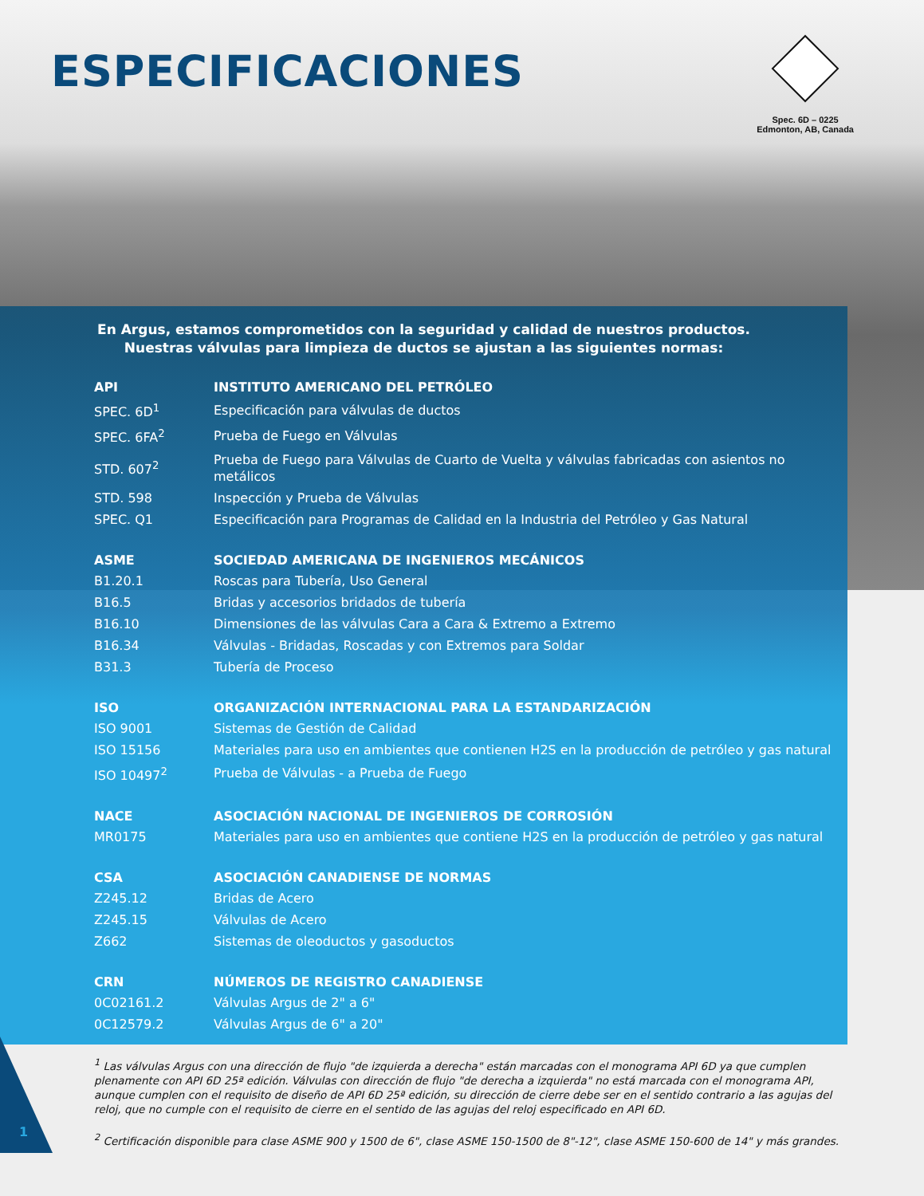ESPECIFICACIONES
Spec. 6D – 0225
Edmonton, AB, Canada
En Argus, estamos comprometidos con la seguridad y calidad de nuestros productos.
Nuestras válvulas para limpieza de ductos se ajustan a las siguientes normas:
| API | INSTITUTO AMERICANO DEL PETRÓLEO |
| --- | --- |
| SPEC. 6D<sup>1</sup> | Especificación para válvulas de ductos |
| SPEC. 6FA<sup>2</sup> | Prueba de Fuego en Válvulas |
| STD. 607<sup>2</sup> | Prueba de Fuego para Válvulas de Cuarto de Vuelta y válvulas fabricadas con asientos no metálicos |
| STD. 598 | Inspección y Prueba de Válvulas |
| SPEC. Q1 | Especificación para Programas de Calidad en la Industria del Petróleo y Gas Natural |
| ASME | SOCIEDAD AMERICANA DE INGENIEROS MECÁNICOS |
| B1.20.1 | Roscas para Tubería, Uso General |
| B16.5 | Bridas y accesorios bridados de tubería |
| B16.10 | Dimensiones de las válvulas Cara a Cara & Extremo a Extremo |
| B16.34 | Válvulas - Bridadas, Roscadas y con Extremos para Soldar |
| B31.3 | Tubería de Proceso |
| ISO | ORGANIZACIÓN INTERNACIONAL PARA LA ESTANDARIZACIÓN |
| ISO 9001 | Sistemas de Gestión de Calidad |
| ISO 15156 | Materiales para uso en ambientes que contienen H2S en la producción de petróleo y gas natural |
| ISO 10497<sup>2</sup> | Prueba de Válvulas - a Prueba de Fuego |
| NACE | ASOCIACIÓN NACIONAL DE INGENIEROS DE CORROSIÓN |
| MR0175 | Materiales para uso en ambientes que contiene H2S en la producción de petróleo y gas natural |
| CSA | ASOCIACIÓN CANADIENSE DE NORMAS |
| Z245.12 | Bridas de Acero |
| Z245.15 | Válvulas de Acero |
| Z662 | Sistemas de oleoductos y gasoductos |
| CRN | NÚMEROS DE REGISTRO CANADIENSE |
| 0C02161.2 | Válvulas Argus de 2" a 6" |
| 0C12579.2 | Válvulas Argus de 6" a 20" |
<sup>1</sup> Las válvulas Argus con una dirección de flujo "de izquierda a derecha" están marcadas con el monograma API 6D ya que cumplen plenamente con API 6D 25ª edición. Válvulas con dirección de flujo "de derecha a izquierda" no está marcada con el monograma API, aunque cumplen con el requisito de diseño de API 6D 25ª edición, su dirección de cierre debe ser en el sentido contrario a las agujas del reloj, que no cumple con el requisito de cierre en el sentido de las agujas del reloj especificado en API 6D.
<sup>2</sup> Certificación disponible para clase ASME 900 y 1500 de 6", clase ASME 150-1500 de 8"-12", clase ASME 150-600 de 14" y más grandes.
1